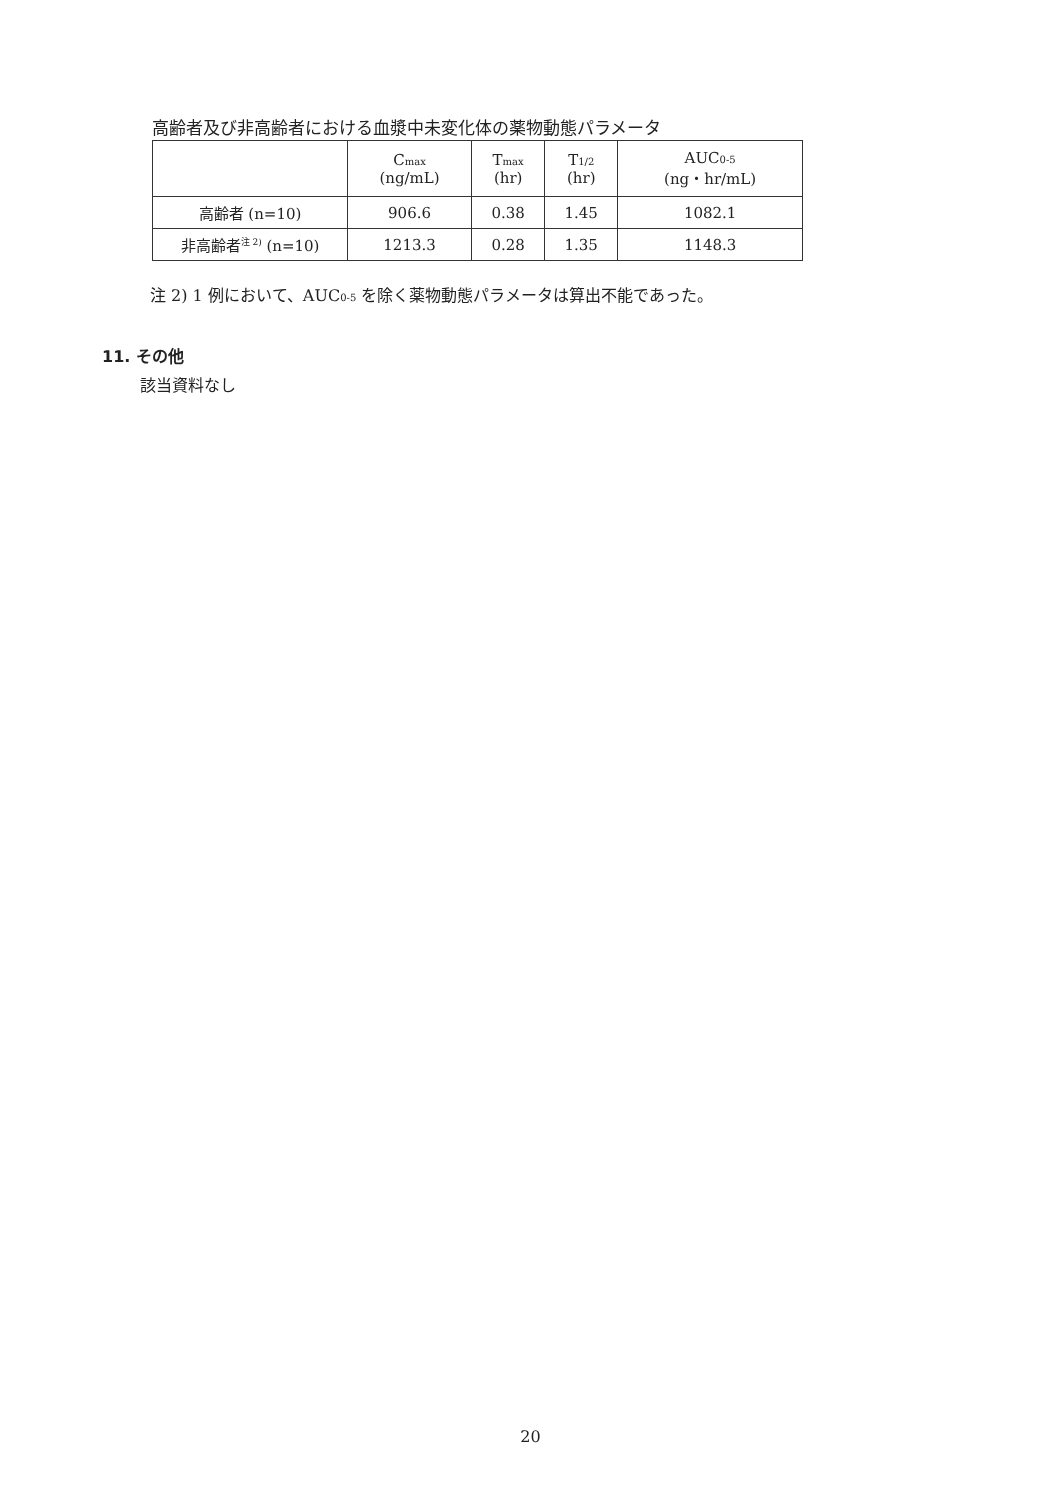高齢者及び非高齢者における血漿中未変化体の薬物動態パラメータ
| | C<sub>max</sub> (ng/mL) | T<sub>max</sub> (hr) | T<sub>1/2</sub> (hr) | AUC<sub>0-5</sub> (ng・hr/mL) |
| --- | --- | --- | --- | --- |
| 高齢者 (n=10) | 906.6 | 0.38 | 1.45 | 1082.1 |
| 非高齢者<sup>注 2)</sup> (n=10) | 1213.3 | 0.28 | 1.35 | 1148.3 |
注 2) 1 例において、AUC<sub>0-5</sub> を除く薬物動態パラメータは算出不能であった。
11. その他
該当資料なし
20